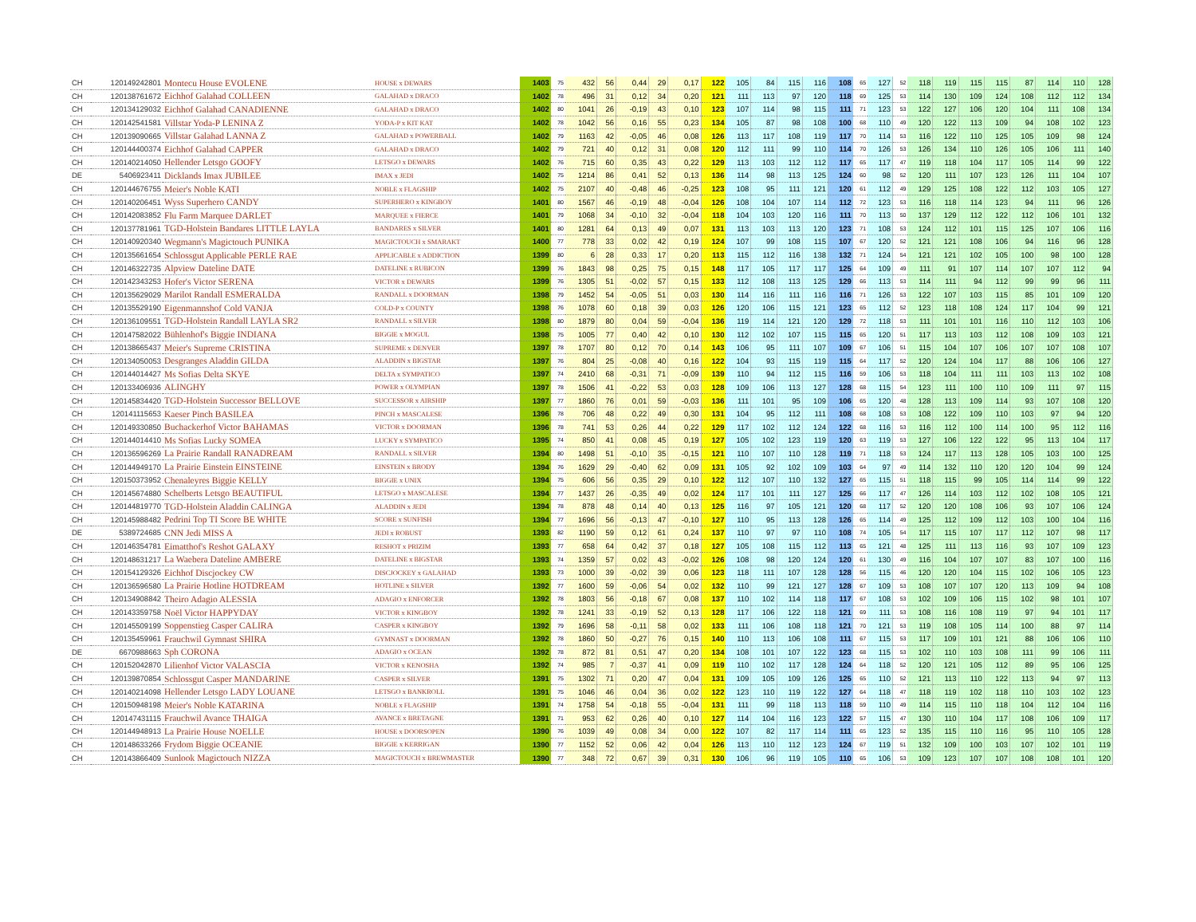| CH | 120149242801 | Montecu House EVOLENE | HOUSE x DEWARS | 1403 | 75 | 432 | 56 | 0,44 | 29 | 0,17 | 122 | 105 | 84 | 115 | 116 | 108 | 65 | 127 | 52 | 118 | 119 | 115 | 115 | 87 | 114 | 110 | 128 |
| CH | 120138761672 | Eichhof Galahad COLLEEN | GALAHAD x DRACO | 1402 | 78 | 496 | 31 | 0,12 | 34 | 0,20 | 121 | 111 | 113 | 97 | 120 | 118 | 69 | 125 | 53 | 114 | 130 | 109 | 124 | 108 | 112 | 112 | 134 |
| CH | 120134129032 | Eichhof Galahad CANADIENNE | GALAHAD x DRACO | 1402 | 80 | 1041 | 26 | -0,19 | 43 | 0,10 | 123 | 107 | 114 | 98 | 115 | 111 | 71 | 123 | 53 | 122 | 127 | 106 | 120 | 104 | 111 | 108 | 134 |
| CH | 120142541581 | Villstar Yoda-P LENINA Z | YODA-P x KIT KAT | 1402 | 78 | 1042 | 56 | 0,16 | 55 | 0,23 | 134 | 105 | 87 | 98 | 108 | 100 | 68 | 110 | 49 | 120 | 122 | 113 | 109 | 94 | 108 | 102 | 123 |
| CH | 120139090665 | Villstar Galahad LANNA Z | GALAHAD x POWERBALL | 1402 | 79 | 1163 | 42 | -0,05 | 46 | 0,08 | 126 | 113 | 117 | 108 | 119 | 117 | 70 | 114 | 53 | 116 | 122 | 110 | 125 | 105 | 109 | 98 | 124 |
| CH | 120144400374 | Eichhof Galahad CAPPER | GALAHAD x DRACO | 1402 | 79 | 721 | 40 | 0,12 | 31 | 0,08 | 120 | 112 | 111 | 99 | 110 | 114 | 70 | 126 | 53 | 126 | 134 | 110 | 126 | 105 | 106 | 111 | 140 |
| CH | 120140214050 | Hellender Letsgo GOOFY | LETSGO x DEWARS | 1402 | 76 | 715 | 60 | 0,35 | 43 | 0,22 | 129 | 113 | 103 | 112 | 112 | 117 | 65 | 117 | 47 | 119 | 118 | 104 | 117 | 105 | 114 | 99 | 122 |
| DE | 5406923411 | Dicklands Imax JUBILEE | IMAX x JEDI | 1402 | 75 | 1214 | 86 | 0,41 | 52 | 0,13 | 136 | 114 | 98 | 113 | 125 | 124 | 60 | 98 | 52 | 120 | 111 | 107 | 123 | 126 | 111 | 104 | 107 |
| CH | 120144676755 | Meier's Noble KATI | NOBLE x FLAGSHIP | 1402 | 75 | 2107 | 40 | -0,48 | 46 | -0,25 | 123 | 108 | 95 | 111 | 121 | 120 | 61 | 112 | 49 | 129 | 125 | 108 | 122 | 112 | 103 | 105 | 127 |
| CH | 120140206451 | Wyss Superhero CANDY | SUPERHERO x KINGBOY | 1401 | 80 | 1567 | 46 | -0,19 | 48 | -0,04 | 126 | 108 | 104 | 107 | 114 | 112 | 72 | 123 | 53 | 116 | 118 | 114 | 123 | 94 | 111 | 96 | 126 |
| CH | 120142083852 | Flu Farm Marquee DARLET | MARQUEE x FIERCE | 1401 | 79 | 1068 | 34 | -0,10 | 32 | -0,04 | 118 | 104 | 103 | 120 | 116 | 111 | 70 | 113 | 50 | 137 | 129 | 112 | 122 | 112 | 106 | 101 | 132 |
| CH | 120137781961 | TGD-Holstein Bandares LITTLE LAYLA | BANDARES x SILVER | 1401 | 80 | 1281 | 64 | 0,13 | 49 | 0,07 | 131 | 113 | 103 | 113 | 120 | 123 | 71 | 108 | 53 | 124 | 112 | 101 | 115 | 125 | 107 | 106 | 116 |
| CH | 120140920340 | Wegmann's Magictouch PUNIKA | MAGICTOUCH x SMARAKT | 1400 | 77 | 778 | 33 | 0,02 | 42 | 0,19 | 124 | 107 | 99 | 108 | 115 | 107 | 67 | 120 | 52 | 121 | 121 | 108 | 106 | 94 | 116 | 96 | 128 |
| CH | 120135661654 | Schlossgut Applicable PERLE RAE | APPLICABLE x ADDICTION | 1399 | 80 | 6 | 28 | 0,33 | 17 | 0,20 | 113 | 115 | 112 | 116 | 138 | 132 | 71 | 124 | 54 | 121 | 121 | 102 | 105 | 100 | 98 | 100 | 128 |
| CH | 120146322735 | Alpview Dateline DATE | DATELINE x RUBICON | 1399 | 76 | 1843 | 98 | 0,25 | 75 | 0,15 | 148 | 117 | 105 | 117 | 117 | 125 | 64 | 109 | 49 | 111 | 91 | 107 | 114 | 107 | 107 | 112 | 94 |
| CH | 120142343253 | Hofer's Victor SERENA | VICTOR x DEWARS | 1399 | 76 | 1305 | 51 | -0,02 | 57 | 0,15 | 133 | 112 | 108 | 113 | 125 | 129 | 66 | 113 | 53 | 114 | 111 | 94 | 112 | 99 | 99 | 96 | 111 |
| CH | 120135629029 | Marilot Randall ESMERALDA | RANDALL x DOORMAN | 1398 | 79 | 1452 | 54 | -0,05 | 51 | 0,03 | 130 | 114 | 116 | 111 | 116 | 116 | 71 | 126 | 53 | 122 | 107 | 103 | 115 | 85 | 101 | 109 | 120 |
| CH | 120135529190 | Eigenmannshof Cold VANJA | COLD-P x COUNTY | 1398 | 76 | 1078 | 60 | 0,18 | 39 | 0,03 | 126 | 120 | 106 | 115 | 121 | 123 | 65 | 112 | 52 | 123 | 118 | 108 | 124 | 117 | 104 | 99 | 121 |
| CH | 120136109551 | TGD-Holstein Randall LAYLA SR2 | RANDALL x SILVER | 1398 | 80 | 1879 | 80 | 0,04 | 59 | -0,04 | 136 | 119 | 114 | 121 | 120 | 129 | 72 | 118 | 53 | 111 | 101 | 101 | 116 | 110 | 112 | 103 | 106 |
| CH | 120147582022 | Bühlenhof's Biggie INDIANA | BIGGIE x MOGUL | 1398 | 75 | 1005 | 77 | 0,40 | 42 | 0,10 | 130 | 112 | 102 | 107 | 115 | 115 | 65 | 120 | 51 | 117 | 113 | 103 | 112 | 108 | 109 | 103 | 121 |
| CH | 120138665437 | Meier's Supreme CRISTINA | SUPREME x DENVER | 1397 | 78 | 1707 | 80 | 0,12 | 70 | 0,14 | 143 | 106 | 95 | 111 | 107 | 109 | 67 | 106 | 51 | 115 | 104 | 107 | 106 | 107 | 107 | 108 | 107 |
| CH | 120134050053 | Desgranges Aladdin GILDA | ALADDIN x BIGSTAR | 1397 | 76 | 804 | 25 | -0,08 | 40 | 0,16 | 122 | 104 | 93 | 115 | 119 | 115 | 64 | 117 | 52 | 120 | 124 | 104 | 117 | 88 | 106 | 106 | 127 |
| CH | 120144014427 | Ms Sofias Delta SKYE | DELTA x SYMPATICO | 1397 | 74 | 2410 | 68 | -0,31 | 71 | -0,09 | 139 | 110 | 94 | 112 | 115 | 116 | 59 | 106 | 53 | 118 | 104 | 111 | 111 | 103 | 113 | 102 | 108 |
| CH | 120133406936 | ALINGHY | POWER x OLYMPIAN | 1397 | 78 | 1506 | 41 | -0,22 | 53 | 0,03 | 128 | 109 | 106 | 113 | 127 | 128 | 68 | 115 | 54 | 123 | 111 | 100 | 110 | 109 | 111 | 97 | 115 |
| CH | 120145834420 | TGD-Holstein Successor BELLOVE | SUCCESSOR x AIRSHIP | 1397 | 77 | 1860 | 76 | 0,01 | 59 | -0,03 | 136 | 111 | 101 | 95 | 109 | 106 | 65 | 120 | 48 | 128 | 113 | 109 | 114 | 93 | 107 | 108 | 120 |
| CH | 120141115653 | Kaeser Pinch BASILEA | PINCH x MASCALESE | 1396 | 78 | 706 | 48 | 0,22 | 49 | 0,30 | 131 | 104 | 95 | 112 | 111 | 108 | 68 | 108 | 53 | 108 | 122 | 109 | 110 | 103 | 97 | 94 | 120 |
| CH | 120149330850 | Buchackerhof Victor BAHAMAS | VICTOR x DOORMAN | 1396 | 78 | 741 | 53 | 0,26 | 44 | 0,22 | 129 | 117 | 102 | 112 | 124 | 122 | 68 | 116 | 53 | 116 | 112 | 100 | 114 | 100 | 95 | 112 | 116 |
| CH | 120144014410 | Ms Sofias Lucky SOMEA | LUCKY x SYMPATICO | 1395 | 74 | 850 | 41 | 0,08 | 45 | 0,19 | 127 | 105 | 102 | 123 | 119 | 120 | 63 | 119 | 53 | 127 | 106 | 122 | 122 | 95 | 113 | 104 | 117 |
| CH | 120136596269 | La Prairie Randall RANADREAM | RANDALL x SILVER | 1394 | 80 | 1498 | 51 | -0,10 | 35 | -0,15 | 121 | 110 | 107 | 110 | 128 | 119 | 71 | 118 | 53 | 124 | 117 | 113 | 128 | 105 | 103 | 100 | 125 |
| CH | 120144949170 | La Prairie Einstein EINSTEINE | EINSTEIN x BRODY | 1394 | 76 | 1629 | 29 | -0,40 | 62 | 0,09 | 131 | 105 | 92 | 102 | 109 | 103 | 64 | 97 | 49 | 114 | 132 | 110 | 120 | 120 | 104 | 99 | 124 |
| CH | 120150373952 | Chenaleyres Biggie KELLY | BIGGIE x UNIX | 1394 | 75 | 606 | 56 | 0,35 | 29 | 0,10 | 122 | 112 | 107 | 110 | 132 | 127 | 65 | 115 | 51 | 118 | 115 | 99 | 105 | 114 | 114 | 99 | 122 |
| CH | 120145674880 | Schelberts Letsgo BEAUTIFUL | LETSGO x MASCALESE | 1394 | 77 | 1437 | 26 | -0,35 | 49 | 0,02 | 124 | 117 | 101 | 111 | 127 | 125 | 66 | 117 | 47 | 126 | 114 | 103 | 112 | 102 | 108 | 105 | 121 |
| CH | 120144819770 | TGD-Holstein Aladdin CALINGA | ALADDIN x JEDI | 1394 | 78 | 878 | 48 | 0,14 | 40 | 0,13 | 125 | 116 | 97 | 105 | 121 | 120 | 68 | 117 | 52 | 120 | 120 | 108 | 106 | 93 | 107 | 106 | 124 |
| CH | 120145988482 | Pedrini Top TI Score BE WHITE | SCORE x SUNFISH | 1394 | 77 | 1696 | 56 | -0,13 | 47 | -0,10 | 127 | 110 | 95 | 113 | 128 | 126 | 65 | 114 | 49 | 125 | 112 | 109 | 112 | 103 | 100 | 104 | 116 |
| DE | 5389724685 | CNN Jedi MISS A | JEDI x ROBUST | 1393 | 82 | 1190 | 59 | 0,12 | 61 | 0,24 | 137 | 110 | 97 | 97 | 110 | 108 | 74 | 105 | 54 | 117 | 115 | 107 | 117 | 112 | 107 | 98 | 117 |
| CH | 120146354781 | Eimatthof's Reshot GALAXY | RESHOT x PRIZIM | 1393 | 77 | 658 | 64 | 0,42 | 37 | 0,18 | 127 | 105 | 108 | 115 | 112 | 113 | 65 | 121 | 48 | 125 | 111 | 113 | 116 | 93 | 107 | 109 | 123 |
| CH | 120148631217 | La Waebera Dateline AMBERE | DATELINE x BIGSTAR | 1393 | 74 | 1359 | 57 | 0,02 | 43 | -0,02 | 126 | 108 | 98 | 120 | 124 | 120 | 61 | 130 | 49 | 116 | 104 | 107 | 107 | 83 | 107 | 100 | 116 |
| CH | 120154129326 | Eichhof Discjockey CW | DISCJOCKEY x GALAHAD | 1393 | 73 | 1000 | 39 | -0,02 | 39 | 0,06 | 123 | 118 | 111 | 107 | 128 | 128 | 56 | 115 | 46 | 120 | 120 | 104 | 115 | 102 | 106 | 105 | 123 |
| CH | 120136596580 | La Prairie Hotline HOTDREAM | HOTLINE x SILVER | 1392 | 77 | 1600 | 59 | -0,06 | 54 | 0,02 | 132 | 110 | 99 | 121 | 127 | 128 | 67 | 109 | 53 | 108 | 107 | 107 | 120 | 113 | 109 | 94 | 108 |
| CH | 120134908842 | Theiro Adagio ALESSIA | ADAGIO x ENFORCER | 1392 | 78 | 1803 | 56 | -0,18 | 67 | 0,08 | 137 | 110 | 102 | 114 | 118 | 117 | 67 | 108 | 53 | 102 | 109 | 106 | 115 | 102 | 98 | 101 | 107 |
| CH | 120143359758 | Noël Victor HAPPYDAY | VICTOR x KINGBOY | 1392 | 78 | 1241 | 33 | -0,19 | 52 | 0,13 | 128 | 117 | 106 | 122 | 118 | 121 | 69 | 111 | 53 | 108 | 116 | 108 | 119 | 97 | 94 | 101 | 117 |
| CH | 120145509199 | Soppenstieg Casper CALIRA | CASPER x KINGBOY | 1392 | 79 | 1696 | 58 | -0,11 | 58 | 0,02 | 133 | 111 | 106 | 108 | 118 | 121 | 70 | 121 | 53 | 119 | 108 | 105 | 114 | 100 | 88 | 97 | 114 |
| CH | 120135459961 | Frauchwil Gymnast SHIRA | GYMNAST x DOORMAN | 1392 | 78 | 1860 | 50 | -0,27 | 76 | 0,15 | 140 | 110 | 113 | 106 | 108 | 111 | 67 | 115 | 53 | 117 | 109 | 101 | 121 | 88 | 106 | 106 | 110 |
| DE | 6670988663 | Sph CORONA | ADAGIO x OCEAN | 1392 | 78 | 872 | 81 | 0,51 | 47 | 0,20 | 134 | 108 | 101 | 107 | 122 | 123 | 68 | 115 | 53 | 102 | 110 | 103 | 108 | 111 | 99 | 106 | 111 |
| CH | 120152042870 | Lilienhof Victor VALASCIA | VICTOR x KENOSHA | 1392 | 74 | 985 | 7 | -0,37 | 41 | 0,09 | 119 | 110 | 102 | 117 | 128 | 124 | 64 | 118 | 52 | 120 | 121 | 105 | 112 | 89 | 95 | 106 | 125 |
| CH | 120139870854 | Schlossgut Casper MANDARINE | CASPER x SILVER | 1391 | 75 | 1302 | 71 | 0,20 | 47 | 0,04 | 131 | 109 | 105 | 109 | 126 | 125 | 65 | 110 | 52 | 121 | 113 | 110 | 122 | 113 | 94 | 97 | 113 |
| CH | 120140214098 | Hellender Letsgo LADY LOUANE | LETSGO x BANKROLL | 1391 | 75 | 1046 | 46 | 0,04 | 36 | 0,02 | 122 | 123 | 110 | 119 | 122 | 127 | 64 | 118 | 47 | 118 | 119 | 102 | 118 | 110 | 103 | 102 | 123 |
| CH | 120150948198 | Meier's Noble KATARINA | NOBLE x FLAGSHIP | 1391 | 74 | 1758 | 54 | -0,18 | 55 | -0,04 | 131 | 111 | 99 | 118 | 113 | 118 | 59 | 110 | 49 | 114 | 115 | 110 | 118 | 104 | 112 | 104 | 116 |
| CH | 120147431115 | Frauchwil Avance THAIGA | AVANCE x BRETAGNE | 1391 | 71 | 953 | 62 | 0,26 | 40 | 0,10 | 127 | 114 | 104 | 116 | 123 | 122 | 57 | 115 | 47 | 130 | 110 | 104 | 117 | 108 | 106 | 109 | 117 |
| CH | 120144948913 | La Prairie House NOELLE | HOUSE x DOORSOPEN | 1390 | 76 | 1039 | 49 | 0,08 | 34 | 0,00 | 122 | 107 | 82 | 117 | 114 | 111 | 65 | 123 | 52 | 135 | 115 | 110 | 116 | 95 | 110 | 105 | 128 |
| CH | 120148633266 | Frydom Biggie OCEANIE | BIGGIE x KERRIGAN | 1390 | 77 | 1152 | 52 | 0,06 | 42 | 0,04 | 126 | 113 | 110 | 112 | 123 | 124 | 67 | 119 | 51 | 132 | 109 | 100 | 103 | 107 | 102 | 101 | 119 |
| CH | 120143866409 | Sunlook Magictouch NIZZA | MAGICTOUCH x BREWMASTER | 1390 | 77 | 348 | 72 | 0,67 | 39 | 0,31 | 130 | 106 | 96 | 119 | 105 | 110 | 65 | 106 | 53 | 109 | 123 | 107 | 107 | 108 | 108 | 101 | 120 |